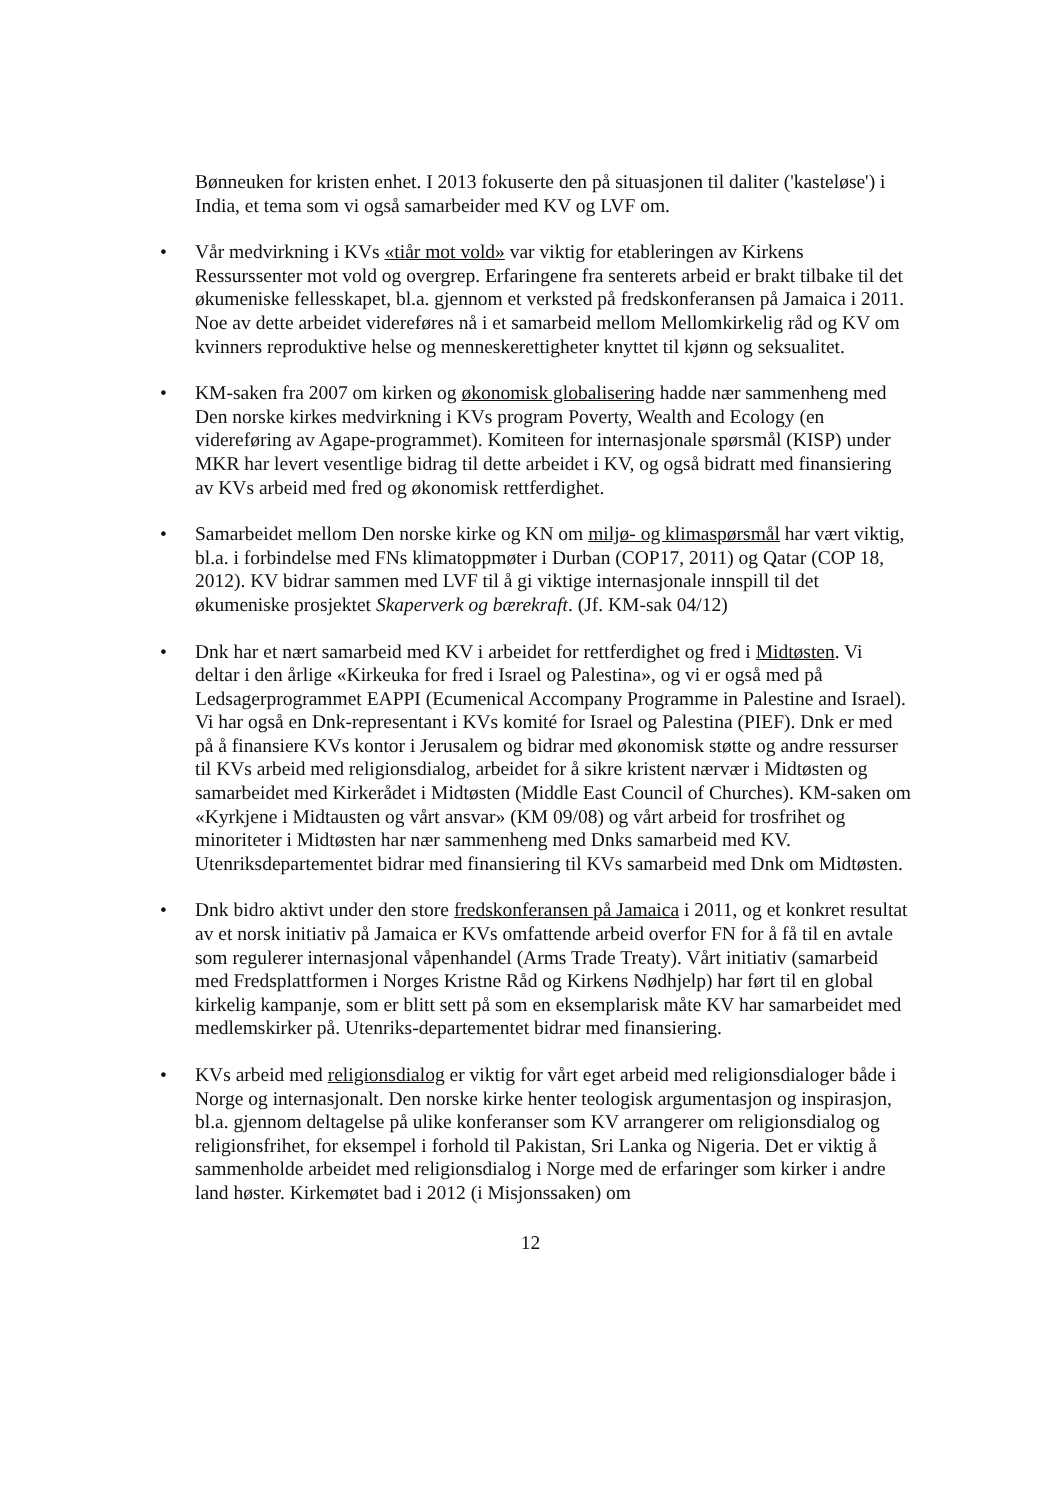Bønneuken for kristen enhet. I 2013 fokuserte den på situasjonen til daliter ('kasteløse') i India, et tema som vi også samarbeider med KV og LVF om.
• Vår medvirkning i KVs «tiår mot vold» var viktig for etableringen av Kirkens Ressurssenter mot vold og overgrep. Erfaringene fra senterets arbeid er brakt tilbake til det økumeniske fellesskapet, bl.a. gjennom et verksted på fredskonferansen på Jamaica i 2011. Noe av dette arbeidet videreføres nå i et samarbeid mellom Mellomkirkelig råd og KV om kvinners reproduktive helse og menneskerettigheter knyttet til kjønn og seksualitet.
• KM-saken fra 2007 om kirken og økonomisk globalisering hadde nær sammenheng med Den norske kirkes medvirkning i KVs program Poverty, Wealth and Ecology (en videreføring av Agape-programmet). Komiteen for internasjonale spørsmål (KISP) under MKR har levert vesentlige bidrag til dette arbeidet i KV, og også bidratt med finansiering av KVs arbeid med fred og økonomisk rettferdighet.
• Samarbeidet mellom Den norske kirke og KN om miljø- og klimaspørsmål har vært viktig, bl.a. i forbindelse med FNs klimatoppmøter i Durban (COP17, 2011) og Qatar (COP 18, 2012). KV bidrar sammen med LVF til å gi viktige internasjonale innspill til det økumeniske prosjektet Skaperverk og bærekraft. (Jf. KM-sak 04/12)
• Dnk har et nært samarbeid med KV i arbeidet for rettferdighet og fred i Midtøsten. Vi deltar i den årlige «Kirkeuka for fred i Israel og Palestina», og vi er også med på Ledsagerprogrammet EAPPI (Ecumenical Accompany Programme in Palestine and Israel). Vi har også en Dnk-representant i KVs komité for Israel og Palestina (PIEF). Dnk er med på å finansiere KVs kontor i Jerusalem og bidrar med økonomisk støtte og andre ressurser til KVs arbeid med religionsdialog, arbeidet for å sikre kristent nærvær i Midtøsten og samarbeidet med Kirkerådet i Midtøsten (Middle East Council of Churches). KM-saken om «Kyrkjene i Midtausten og vårt ansvar» (KM 09/08) og vårt arbeid for trosfrihet og minoriteter i Midtøsten har nær sammenheng med Dnks samarbeid med KV. Utenriksdepartementet bidrar med finansiering til KVs samarbeid med Dnk om Midtøsten.
• Dnk bidro aktivt under den store fredskonferansen på Jamaica i 2011, og et konkret resultat av et norsk initiativ på Jamaica er KVs omfattende arbeid overfor FN for å få til en avtale som regulerer internasjonal våpenhandel (Arms Trade Treaty). Vårt initiativ (samarbeid med Fredsplattformen i Norges Kristne Råd og Kirkens Nødhjelp) har ført til en global kirkelig kampanje, som er blitt sett på som en eksemplarisk måte KV har samarbeidet med medlemskirker på. Utenriks-departementet bidrar med finansiering.
• KVs arbeid med religionsdialog er viktig for vårt eget arbeid med religionsdialoger både i Norge og internasjonalt. Den norske kirke henter teologisk argumentasjon og inspirasjon, bl.a. gjennom deltagelse på ulike konferanser som KV arrangerer om religionsdialog og religionsfrihet, for eksempel i forhold til Pakistan, Sri Lanka og Nigeria. Det er viktig å sammenholde arbeidet med religionsdialog i Norge med de erfaringer som kirker i andre land høster. Kirkemøtet bad i 2012 (i Misjonssaken) om
12